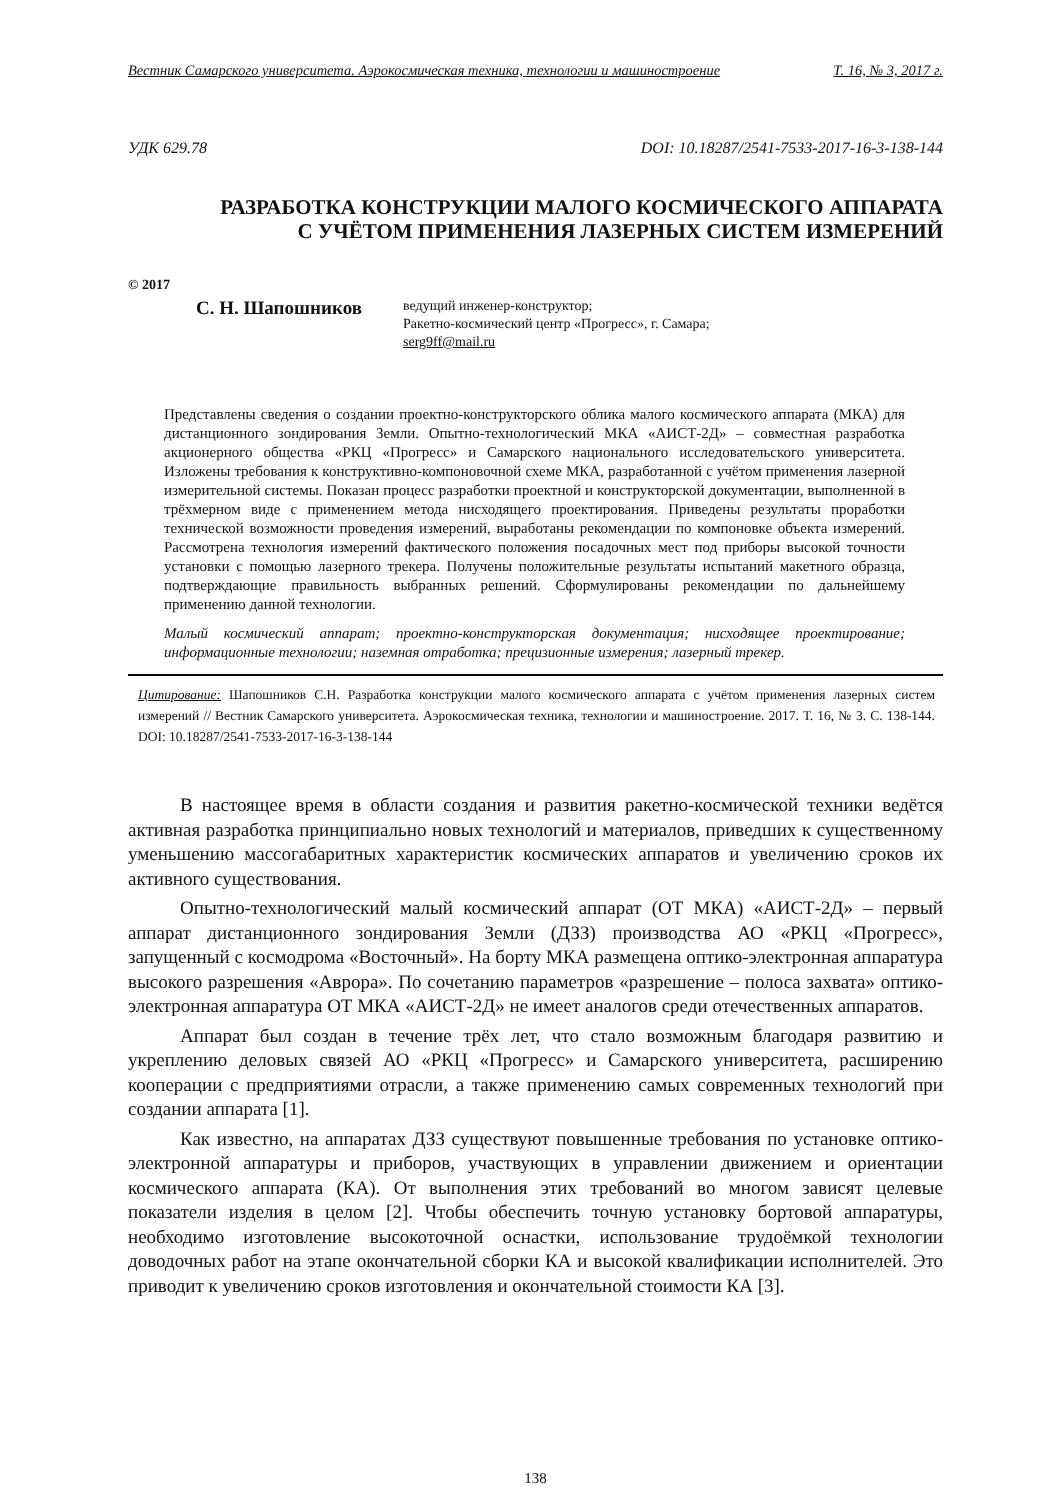Вестник Самарского университета. Аэрокосмическая техника, технологии и машиностроение Т. 16, № 3, 2017 г.
УДК 629.78 DOI: 10.18287/2541-7533-2017-16-3-138-144
РАЗРАБОТКА КОНСТРУКЦИИ МАЛОГО КОСМИЧЕСКОГО АППАРАТА
С УЧЁТОМ ПРИМЕНЕНИЯ ЛАЗЕРНЫХ СИСТЕМ ИЗМЕРЕНИЙ
© 2017
С. Н. Шапошников
ведущий инженер-конструктор;
Ракетно-космический центр «Прогресс», г. Самара;
serg9ff@mail.ru
Представлены сведения о создании проектно-конструкторского облика малого космического аппарата (МКА) для дистанционного зондирования Земли. Опытно-технологический МКА «АИСТ-2Д» – совместная разработка акционерного общества «РКЦ «Прогресс» и Самарского национального исследовательского университета. Изложены требования к конструктивно-компоновочной схеме МКА, разработанной с учётом применения лазерной измерительной системы. Показан процесс разработки проектной и конструкторской документации, выполненной в трёхмерном виде с применением метода нисходящего проектирования. Приведены результаты проработки технической возможности проведения измерений, выработаны рекомендации по компоновке объекта измерений. Рассмотрена технология измерений фактического положения посадочных мест под приборы высокой точности установки с помощью лазерного трекера. Получены положительные результаты испытаний макетного образца, подтверждающие правильность выбранных решений. Сформулированы рекомендации по дальнейшему применению данной технологии.
Малый космический аппарат; проектно-конструкторская документация; нисходящее проектирование; информационные технологии; наземная отработка; прецизионные измерения; лазерный трекер.
Цитирование: Шапошников С.Н. Разработка конструкции малого космического аппарата с учётом применения лазерных систем измерений // Вестник Самарского университета. Аэрокосмическая техника, технологии и машиностроение. 2017. Т. 16, № 3. С. 138-144. DOI: 10.18287/2541-7533-2017-16-3-138-144
В настоящее время в области создания и развития ракетно-космической техники ведётся активная разработка принципиально новых технологий и материалов, приведших к существенному уменьшению массогабаритных характеристик космических аппаратов и увеличению сроков их активного существования.
Опытно-технологический малый космический аппарат (ОТ МКА) «АИСТ-2Д» – первый аппарат дистанционного зондирования Земли (ДЗЗ) производства АО «РКЦ «Прогресс», запущенный с космодрома «Восточный». На борту МКА размещена оптико-электронная аппаратура высокого разрешения «Аврора». По сочетанию параметров «разрешение – полоса захвата» оптико-электронная аппаратура ОТ МКА «АИСТ-2Д» не имеет аналогов среди отечественных аппаратов.
Аппарат был создан в течение трёх лет, что стало возможным благодаря развитию и укреплению деловых связей АО «РКЦ «Прогресс» и Самарского университета, расширению кооперации с предприятиями отрасли, а также применению самых современных технологий при создании аппарата [1].
Как известно, на аппаратах ДЗЗ существуют повышенные требования по установке оптико-электронной аппаратуры и приборов, участвующих в управлении движением и ориентации космического аппарата (КА). От выполнения этих требований во многом зависят целевые показатели изделия в целом [2]. Чтобы обеспечить точную установку бортовой аппаратуры, необходимо изготовление высокоточной оснастки, использование трудоёмкой технологии доводочных работ на этапе окончательной сборки КА и высокой квалификации исполнителей. Это приводит к увеличению сроков изготовления и окончательной стоимости КА [3].
138